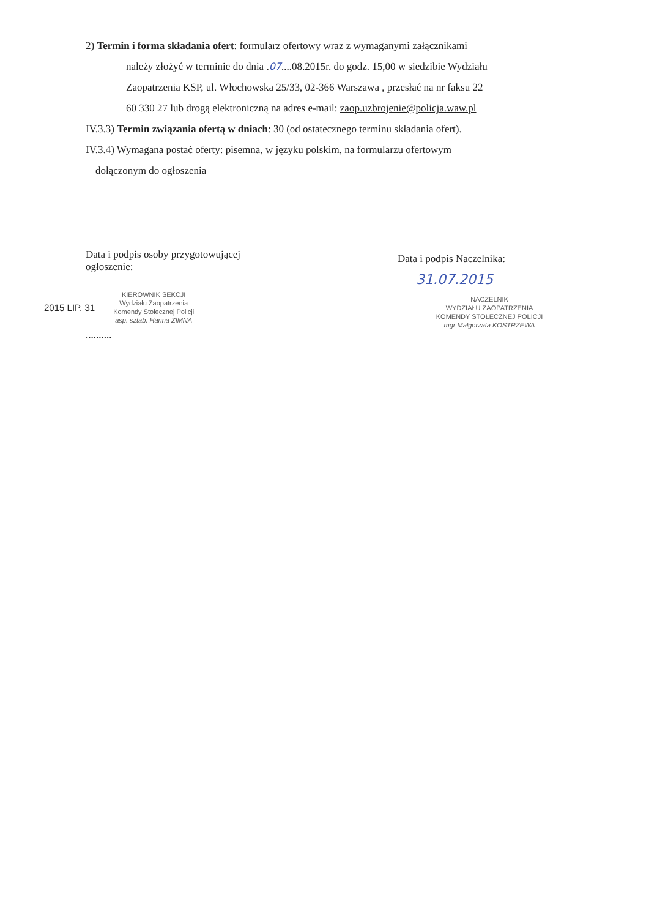2) Termin i forma składania ofert: formularz ofertowy wraz z wymaganymi załącznikami
należy złożyć w terminie do dnia .07....08.2015r. do godz. 15,00 w siedzibie Wydziału
Zaopatrzenia KSP, ul. Włochowska 25/33, 02-366 Warszawa , przesłać na nr faksu 22
60 330 27 lub drogą elektroniczną na adres e-mail: zaop.uzbrojenie@policja.waw.pl
IV.3.3) Termin związania ofertą w dniach: 30 (od ostatecznego terminu składania ofert).
IV.3.4) Wymagana postać oferty: pisemna, w języku polskim, na formularzu ofertowym
dołączonym do ogłoszenia
Data i podpis osoby przygotowującej
ogłoszenie:
2015 LIP. 31
KIEROWNIK SEKCJI
Wydziału Zaopatrzenia
Komendy Stołecznej Policji
asp. sztab. Hanna ZIMNA
..........
Data i podpis Naczelnika:
31.07.2015
NACZELNIK
WYDZIAŁU ZAOPATRZENIA
KOMENDY STOŁECZNEJ POLICJI
mgr Małgorzata KOSTRZEWA